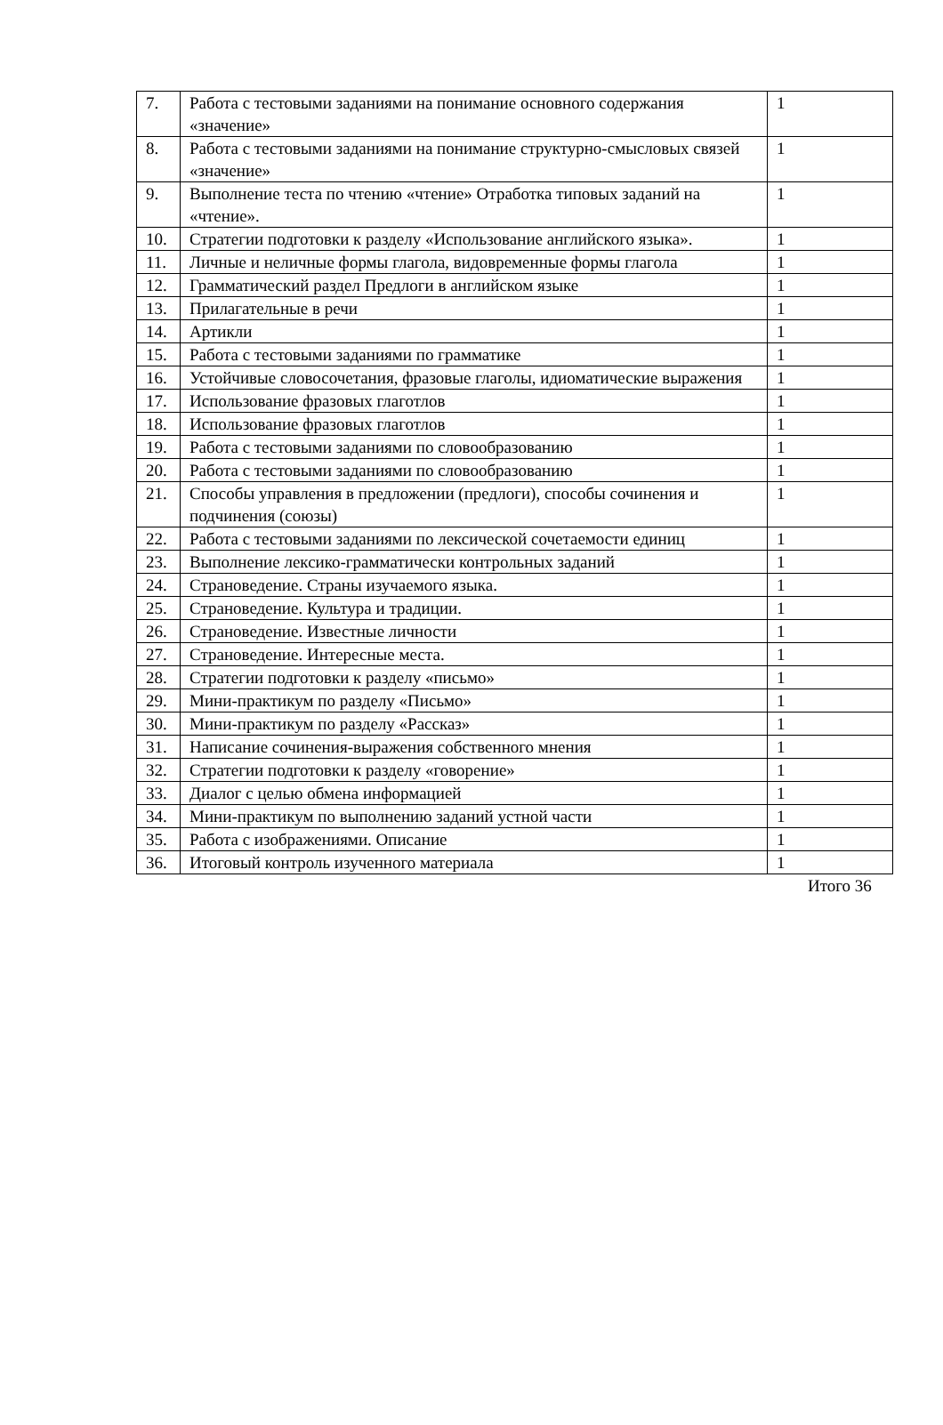| 7. | Работа с тестовыми заданиями на понимание основного содержания «значение» | 1 |
| 8. | Работа с тестовыми заданиями на понимание структурно-смысловых связей «значение» | 1 |
| 9. | Выполнение теста по чтению «чтение» Отработка типовых заданий на «чтение». | 1 |
| 10. | Стратегии подготовки к разделу «Использование английского языка». | 1 |
| 11. | Личные и неличные формы глагола, видовременные формы глагола | 1 |
| 12. | Грамматический раздел Предлоги в английском языке | 1 |
| 13. | Прилагательные в речи | 1 |
| 14. | Артикли | 1 |
| 15. | Работа с тестовыми заданиями по грамматике | 1 |
| 16. | Устойчивые словосочетания, фразовые глаголы, идиоматические выражения | 1 |
| 17. | Использование фразовых глаготлов | 1 |
| 18. | Использование фразовых глаготлов | 1 |
| 19. | Работа с тестовыми заданиями по словообразованию | 1 |
| 20. | Работа с тестовыми заданиями по словообразованию | 1 |
| 21. | Способы управления в предложении (предлоги), способы сочинения и подчинения (союзы) | 1 |
| 22. | Работа с тестовыми заданиями по лексической сочетаемости единиц | 1 |
| 23. | Выполнение лексико-грамматически контрольных заданий | 1 |
| 24. | Страноведение. Страны изучаемого языка. | 1 |
| 25. | Страноведение. Культура и традиции. | 1 |
| 26. | Страноведение. Известные личности | 1 |
| 27. | Страноведение. Интересные места. | 1 |
| 28. | Стратегии подготовки к разделу «письмо» | 1 |
| 29. | Мини-практикум по разделу «Письмо» | 1 |
| 30. | Мини-практикум по разделу «Рассказ» | 1 |
| 31. | Написание сочинения-выражения собственного мнения | 1 |
| 32. | Стратегии подготовки к разделу «говорение» | 1 |
| 33. | Диалог с целью обмена информацией | 1 |
| 34. | Мини-практикум по выполнению заданий устной части | 1 |
| 35. | Работа с изображениями. Описание | 1 |
| 36. | Итоговый контроль изученного материала | 1 |
Итого 36